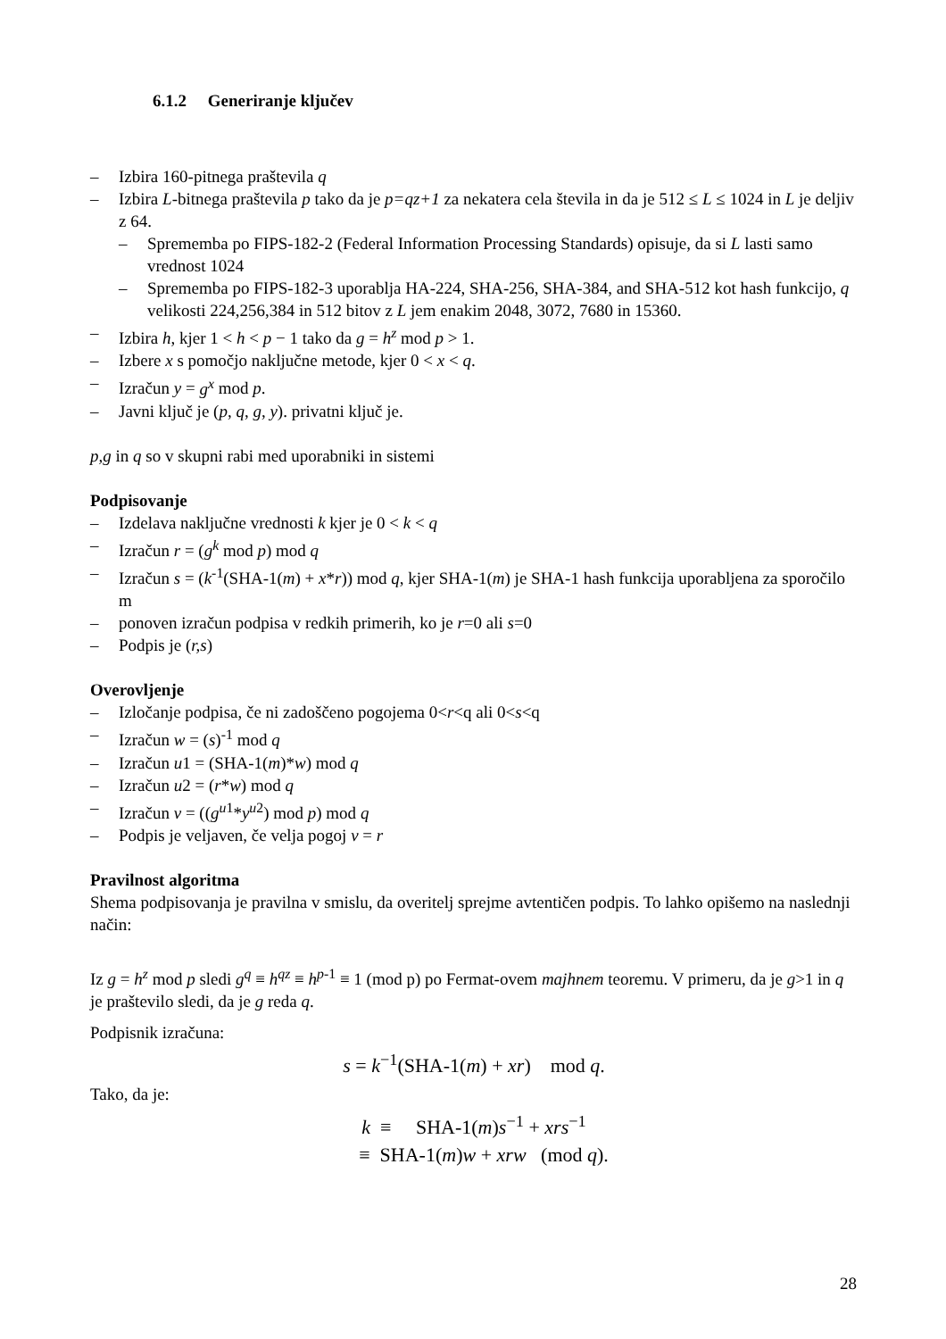6.1.2 Generiranje ključev
– Izbira 160-pitnega praštevila q
– Izbira L-bitnega praštevila p tako da je p=qz+1 za nekatera cela števila in da je 512 ≤ L ≤ 1024 in L je deljiv z 64.
– Sprememba po FIPS-182-2 (Federal Information Processing Standards) opisuje, da si L lasti samo vrednost 1024
– Sprememba po FIPS-182-3 uporablja HA-224, SHA-256, SHA-384, and SHA-512 kot hash funkcijo, q velikosti 224,256,384 in 512 bitov z L jem enakim 2048, 3072, 7680 in 15360.
– Izbira h, kjer 1 < h < p − 1 tako da g = h<sup>z</sup> mod p > 1.
– Izbere x s pomočjo naključne metode, kjer 0 < x < q.
– Izračun y = g<sup>x</sup> mod p.
– Javni ključ je (p, q, g, y). privatni ključ je.
p,g in q so v skupni rabi med uporabniki in sistemi
Podpisovanje
– Izdelava naključne vrednosti k kjer je 0 < k < q
– Izračun r = (g<sup>k</sup> mod p) mod q
– Izračun s = (k<sup>-1</sup>(SHA-1(m) + x*r)) mod q, kjer SHA-1(m) je SHA-1 hash funkcija uporabljena za sporočilo m
– ponoven izračun podpisa v redkih primerih, ko je r=0 ali s=0
– Podpis je (r,s)
Overovljenje
– Izločanje podpisa, če ni zadoščeno pogojema 0<r<q ali 0<s<q
– Izračun w = (s)<sup>-1</sup> mod q
– Izračun u1 = (SHA-1(m)*w) mod q
– Izračun u2 = (r*w) mod q
– Izračun v = ((g<sup>u</sup><sup>1</sup>*y<sup>u</sup><sup>2</sup>) mod p) mod q
– Podpis je veljaven, če velja pogoj v = r
Pravilnost algoritma
Shema podpisovanja je pravilna v smislu, da overitelj sprejme avtentičen podpis. To lahko opišemo na naslednji način:
Iz g = h<sup>z</sup> mod p sledi g<sup>q</sup> ≡ h<sup>qz</sup> ≡ h<sup>p</sup><sup>-1</sup> ≡ 1 (mod p) po Fermat-ovem majhnem teoremu. V primeru, da je g>1 in q je praštevilo sledi, da je g reda q.
Podpisnik izračuna:
s = k<sup>−1</sup>(SHA-1(m) + xr) mod q.
Tako, da je:
k ≡ SHA-1(m)s<sup>−1</sup> + xrs<sup>−1</sup>
≡ SHA-1(m)w + xrw (mod q).
28